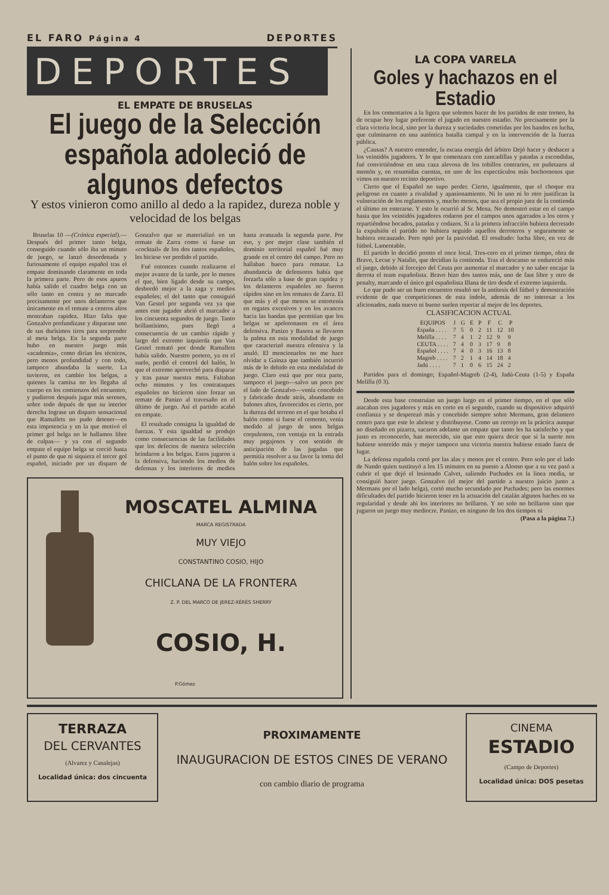EL FARO Página 4 DEPORTES
DEPORTES
EL EMPATE DE BRUSELAS
El juego de la Selección española adoleció de algunos defectos
Y estos vinieron como anillo al dedo a la rapidez, dureza noble y velocidad de los belgas
Bruselas 10 —(Crónica especial).—Después del primer tanto belga, conseguido cuando sólo iba un minuto de juego, se lanzó desordenada y furiosamente el equipo español tras el empate dominando claramente en toda la primera parte. Pero de esos apuros había salido el cuadro belga con un sólo tanto en contra y no marcado precisamente por unos delanteros que únicamente en el remate a centros altos mostraban rapidez. Hizo falta que Gonzalvo profundizase y disparase uno de sus durísimos tiros para sorprender al meta belga. En la segunda parte hubo en nuestro juego más «academia», como dirían los técnicos, pero menos profundidad y con todo, tampoco abundaba la suerte. La tuvieron, en cambio los belgas, a quienes la camisa no les llegaba al cuerpo en los comienzos del encuentro, y pudieron después jugar más serenos, sobre todo depués de que su interior derecha lograse un disparo sensacional que Ramallets no pudo detener—en esta impotencia y en la que motivó el primer gol belga no le hallamos libre de culpas— y ya con el segundo empate el equipo belga se creció hasta el punto de que ni siquiera el tercer gol español, iniciado por un disparo de Gonzalvo que se materializó en un remate de Zarra como si fuese un «cocktail» de los dos tantos españoles, les hiciese ver perdido el partido.
Fué entonces cuando realizaron el mejor avance de la tarde, por lo menos el que, bien ligado desde su campo, desbordó mejor a la zaga y medios españoles; el del tanto que consiguió Van Gestel por segunda vez ya que antes este jugador abrió el marcador a los cincuenta segundos de juego. Tanto brillantísimo, pues llegó a consecuencia de un cambio rápido y largo del extremo izquierda que Van Gestel remató por donde Ramallets había salido. Nuestro portero, ya en el suelo, perdió el control del balón, lo que el extremo aprovechó para disparar y tras pasar nuestra meta. Faltaban ocho minutos y los contrataques españoles no hicieron sino forzar un remate de Panizo al travesaño en el último de juego. Así el partido acabó en empate.
El resultado consigna la igualdad de fuerzas. Y esta igualdad se produjo como consecuencias de las facilidades que los defectos de nuestra selección brindaron a los belgas. Estos jugaron a la defensiva, haciendo los medios de defensas y los interiores de medios hasta avanzada la segunda parte. Por eso, y por mejor clase también el dominio territorial español fué muy grande en el centro del campo. Pero no hallaban hueco para rematar. La abundancia de defensores había que forzarla sólo a base de gran rapidez y los delanteros españoles no fueron rápidos sino en los remates de Zarra. El que más y el que menos se entretenía en regates excesivos y en los avances hacia las bandas que permitian que los belgas se apelotonasen en el área defensiva. Panizo y Basora se llevaron la palma en esta modalidad de juego que caracterizó nuestra ofensiva y la anuló. El mencionarlos no me hace olvidar a Gainza que también incurrió más de lo debido en esta modalidad de juego. Claro está que por otra parte, tampoco el juego—salvo un poco por el lado de Gonzalvo—venía concebido y fabricado desde atrás, abundante en balones altos, favorecidos es cierto, por la dureza del terreno en el que botaba el balón como si fuese el cemento, venía medido al juego de unos belgas corpulentos, con ventaja en la entrada muy pegajosos y con sentido de anticipación de las jugadas que permitía resolver a su favor la toma del balón sobre los españoles.
MOSCATEL ALMINA
MARCA REGISTRADA
MUY VIEJO
CONSTANTINO COSIO, HIJO
CHICLANA DE LA FRONTERA
Z. P. DEL MARCO DE JEREZ-XÉRÈS SHERRY
COSIO, H.
P.Gómez
LA COPA VARELA
Goles y hachazos en el Estadio
En los comentarios a la ligera que solemos hacer de los partidos de este torneo, ha de ocupar hoy lugar preferente el jugado en nuestro estadio. No precisamente por la clara victoria local, sino por la dureza y suciedades cometidas por los bandos en lucha, que culminaron en una auténtica batalla campal y en la intervención de la fuerza pública.
¿Causas? A nuestro entender, la escasa energía del árbitro Dejó hacer y deshacer a los veintidós jugadores. Y lo que comenzara con zancadillas y patadas a escondidas, fué convirtiéndose en una caza alevosa de los tobillos contrarios, en puñetazos al mentón y, en resumidas cuentas, en uno de los espectáculos más bochornosos que vimos en nuestro recinto deportivo.
Cierto que el Español no supo perder. Cierto, igualmente, que el choque era peligroso en cuanto a rivalidad y apasionamiento. Ni lo uno ni lo otro justifican la vulneración de los reglamentos y, mucho menos, que sea el propio juez de la contienda el último en enterarse. Y esto le ocurrió al Sr. Mena. No demostró estar en el campo hasta que los veintidós jugadores rodaron por el campos unos agarrados a los otros y repartiéndose bocados, patadas y codazos. Si a la primera infracción hubiera decretado la expulsión el partido no hubiera seguido aquellos derroteros y seguramente se hubiera encauzado. Pero optó por la pasividad. El resultado: lucha libre, en vez de fútbol. Lamentable.
El partido lo decidió pronto el once local. Tres-cero en el primer tiempo, obra de Bravo, Lecue y Natalio, que decidían la contienda. Tras el descanso se endureció más el juego, debido al forcejeo del Ceuta por aumentar el marcador y no saber encajar la derrota el team españolista. Bravo hizo dos tantos más, uno de faut libre y otro de penalty, marcando el único gol españolista Illana de tiro desde el extremo izquierda.
Lo que pudo ser un buen encuentro resultó ser la antítesis del fútbol y demostración evidente de que competiciones de esta índole, además de no interesar a los aficionados, nada nuevo ni bueno suelen reportar al mejor de los deportes.
CLASIFICACION ACTUAL
| EQUIPOS | J | G | E | P | F | C | P |
| --- | --- | --- | --- | --- | --- | --- | --- |
| España . . . . | 7 | 5 | 0 | 2 | 11 | 12 | 10 |
| Melilla . . . . | 7 | 4 | 1 | 2 | 12 | 9 | 9 |
| CEUTA . . . . | 7 | 4 | 0 | 3 | 17 | 9 | 8 |
| Español . . . . | 7 | 4 | 0 | 3 | 16 | 13 | 8 |
| Magreb . . . . | 7 | 2 | 1 | 4 | 14 | 18 | 4 |
| Jadú . . . . | 7 | 1 | 0 | 6 | 15 | 24 | 2 |
Partidos para el domingo; Español-Magreb (2-4), Jadú-Ceuta (1-5) y España Melilla (0 3).
Desde esta base construían un juego largo en el primer tiempo, en el que sólo atacaban tres jugadores y más en corto en el segundo, cuando su dispositivo adquirió confianza y se desperezó más y concebido siempre sobre Mermans, gran delantero centro para que este lo abriese y distribuyese. Como un cerrojo en la práctica aunque no diseñado en pizarra, sacaron adelante un empate que tanto les ha satisfecho y que justo es reconocerlo, han merecido, sin que esto quiera decir que si la suerte nos hubiese sonreído más y mejor tampoco una victoria nuestra hubiese estado fuera de lugar.
La defensa española cortó por las alas y menos por el centro. Pero solo por el lado de Nando quien sustituyó a los 15 minutos en su puesto a Alonso que a su vez pasó a cubrir el que dejó el lesionado Calvet, saliendo Puchades en la linea media, se consiguió hacer juego. Gonzalvo (el mejor del partido a nuestro juicio junto a Mermans por el lado belga), cortó mucho secundado por Puchades; pero las enormes dificultades del partido hicieron tener en la actuación del catalán algunos baches en su regularidad y desde ahi los interiores no brillaron. Y no solo no brillaron sino que jugaron un juego muy mediocre. Panizo, en ninguno de los dos tiempos ni
(Pasa a la página 7.)
TERRAZA
DEL CERVANTES
(Alvarez y Canalejas)
Localidad única: dos cincuenta
PROXIMAMENTE
INAUGURACION DE ESTOS CINES DE VERANO
con cambio diario de programa
CINEMA
ESTADIO
(Campo de Deportes)
Localidad única: DOS pesetas